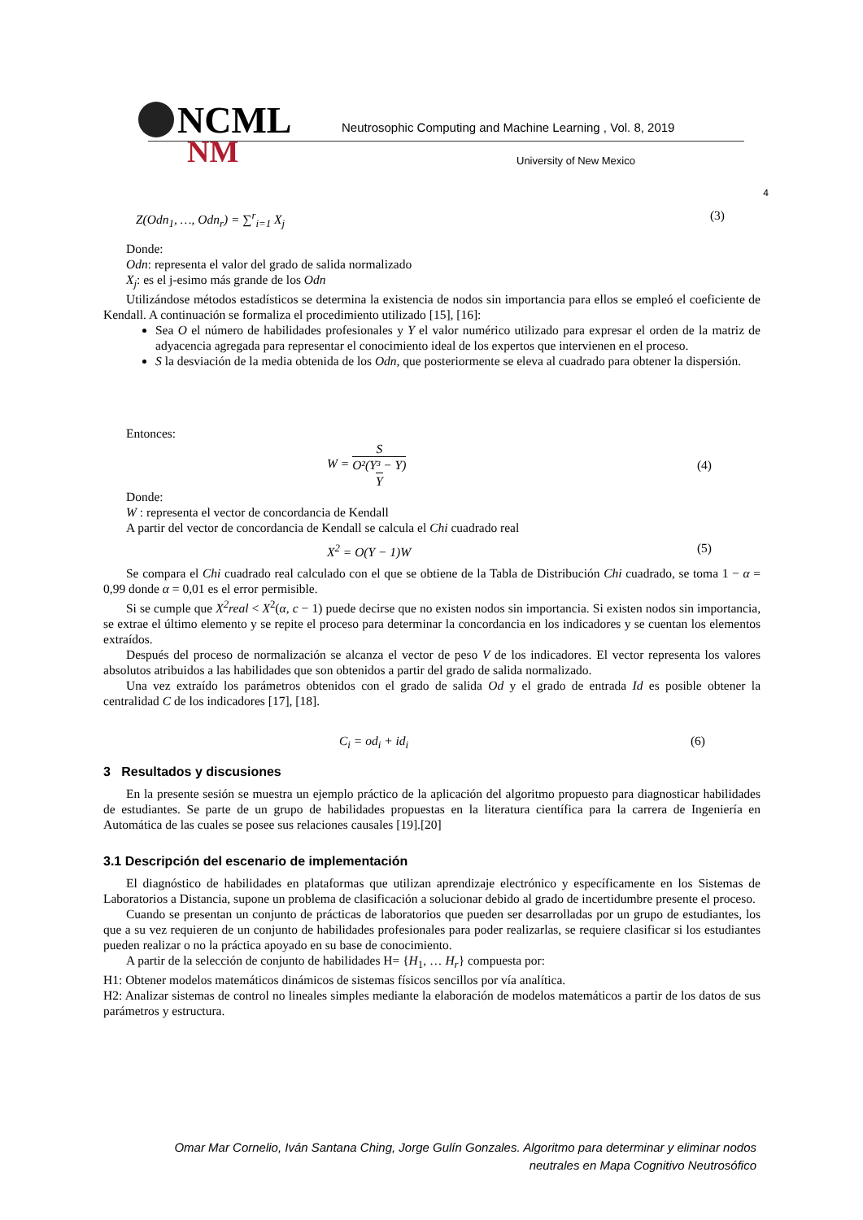NCML
Neutrosophic Computing and Machine Learning , Vol. 8, 2019
NM University of New Mexico
4
Z(Odn<sub>1</sub>, …, Odn<sub>r</sub>) = ∑<sup>r</sup><sub>i=1</sub> X<sub>j</sub> (3)
Donde:
Odn: representa el valor del grado de salida normalizado
X<sub>j</sub>: es el j-esimo más grande de los Odn
Utilizándose métodos estadísticos se determina la existencia de nodos sin importancia para ellos se empleó el coeficiente de Kendall. A continuación se formaliza el procedimiento utilizado [15], [16]:
Sea O el número de habilidades profesionales y Y el valor numérico utilizado para expresar el orden de la matriz de adyacencia agregada para representar el conocimiento ideal de los expertos que intervienen en el proceso.
S la desviación de la media obtenida de los Odn, que posteriormente se eleva al cuadrado para obtener la dispersión.
Entonces:
W = S O²(Y³ − Y) Y (4)
Donde:
W : representa el vector de concordancia de Kendall
A partir del vector de concordancia de Kendall se calcula el Chi cuadrado real
X<sup>2</sup> = O(Y − 1)W (5)
Se compara el Chi cuadrado real calculado con el que se obtiene de la Tabla de Distribución Chi cuadrado, se toma 1 − α = 0,99 donde α = 0,01 es el error permisible.
Si se cumple que X<sup>2</sup>real < X<sup>2</sup>(α, c − 1) puede decirse que no existen nodos sin importancia. Si existen nodos sin importancia, se extrae el último elemento y se repite el proceso para determinar la concordancia en los indicadores y se cuentan los elementos extraídos.
Después del proceso de normalización se alcanza el vector de peso V de los indicadores. El vector representa los valores absolutos atribuidos a las habilidades que son obtenidos a partir del grado de salida normalizado.
Una vez extraído los parámetros obtenidos con el grado de salida Od y el grado de entrada Id es posible obtener la centralidad C de los indicadores [17], [18].
C<sub>i</sub> = od<sub>i</sub> + id<sub>i</sub> (6)
3 Resultados y discusiones
En la presente sesión se muestra un ejemplo práctico de la aplicación del algoritmo propuesto para diagnosticar habilidades de estudiantes. Se parte de un grupo de habilidades propuestas en la literatura científica para la carrera de Ingeniería en Automática de las cuales se posee sus relaciones causales [19].[20]
3.1 Descripción del escenario de implementación
El diagnóstico de habilidades en plataformas que utilizan aprendizaje electrónico y específicamente en los Sistemas de Laboratorios a Distancia, supone un problema de clasificación a solucionar debido al grado de incertidumbre presente el proceso.
Cuando se presentan un conjunto de prácticas de laboratorios que pueden ser desarrolladas por un grupo de estudiantes, los que a su vez requieren de un conjunto de habilidades profesionales para poder realizarlas, se requiere clasificar si los estudiantes pueden realizar o no la práctica apoyado en su base de conocimiento.
A partir de la selección de conjunto de habilidades H= {H<sub>1</sub>, … H<sub>r</sub>} compuesta por:
H1: Obtener modelos matemáticos dinámicos de sistemas físicos sencillos por vía analítica.
H2: Analizar sistemas de control no lineales simples mediante la elaboración de modelos matemáticos a partir de los datos de sus parámetros y estructura.
Omar Mar Cornelio, Iván Santana Ching, Jorge Gulín Gonzales. Algoritmo para determinar y eliminar nodos
neutrales en Mapa Cognitivo Neutrosófico